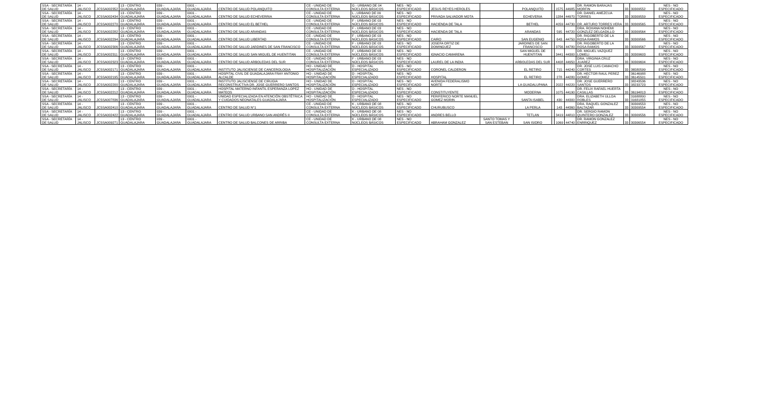| SSA - SECRETARÍA DE SALUD | 14 - JALISCO | JCSSA002352 | 13 - CENTRO GUADALAJARA | 039 - GUADALAJARA | 0001 - GUADALAJARA | CENTRO DE SALUD POLANQUITO | CE - UNIDAD DE CONSULTA EXTERNA | G - URBANO DE 04 NÚCLEOS BÁSICOS | NES - NO ESPECIFICADO | JESUS REYES HEROLES | | POLANQUITO | | 1575 | 44985 | DR. RAMON BARAJAS MORFIN | 33 | 30309552 | NES - NO ESPECIFICADO |
| SSA - SECRETARÍA DE SALUD | 14 - JALISCO | JCSSA002434 | 13 - CENTRO GUADALAJARA | 039 - GUADALAJARA | 0001 - GUADALAJARA | CENTRO DE SALUD ECHEVERRIA | CE - UNIDAD DE CONSULTA EXTERNA | L - URBANO DE 09 NÚCLEOS BÁSICOS | NES - NO ESPECIFICADO | PRIVADA SALVADOR MOTA | | ECHEVERIA | | 1284 | 44970 | DR. DANIEL AMEZCUA TORRES | 33 | 30309559 | NES - NO ESPECIFICADO |
| SSA - SECRETARÍA DE SALUD | 14 - JALISCO | JCSSA002270 | 13 - CENTRO GUADALAJARA | 039 - GUADALAJARA | 0001 - GUADALAJARA | CENTRO DE SALUD EL BETHEL | CE - UNIDAD DE CONSULTA EXTERNA | F - URBANO DE 03 NÚCLEOS BÁSICOS | NES - NO ESPECIFICADO | HACIENDA DE TALA | | BETHEL | | 4059 | 44730 | DR. ARTURO TORRES VERA | 33 | 30309565 | NES - NO ESPECIFICADO |
| SSA - SECRETARÍA DE SALUD | 14 - JALISCO | JCSSA002282 | 13 - CENTRO GUADALAJARA | 039 - GUADALAJARA | 0001 - GUADALAJARA | CENTRO DE SALUD ARANDAS | CE - UNIDAD DE CONSULTA EXTERNA | F - URBANO DE 03 NÚCLEOS BÁSICOS | NES - NO ESPECIFICADO | HACIENDA DE TALA | | ARANDAS | | 595 | 44720 | DRA. ROXANA NOHEMI GONZLEZ DELGADILLO | 33 | 30309564 | NES - NO ESPECIFICADO |
| SSA - SECRETARÍA DE SALUD | 14 - JALISCO | JCSSA002294 | 13 - CENTRO GUADALAJARA | 039 - GUADALAJARA | 0001 - GUADALAJARA | CENTRO DE SALUD LIBERTAD | CE - UNIDAD DE CONSULTA EXTERNA | F - URBANO DE 03 NÚCLEOS BÁSICOS | NES - NO ESPECIFICADO | CAIRO | | SAN EUGENIO | | 643 | 44750 | DR. RIGOBERTO DE LA ROSA RAMOS | 33 | 30309566 | NES - NO ESPECIFICADO |
| SSA - SECRETARÍA DE SALUD | 14 - JALISCO | JCSSA002306 | 13 - CENTRO GUADALAJARA | 039 - GUADALAJARA | 0001 - GUADALAJARA | CENTRO DE SALUD JARDINES DE SAN FRANCISCO | CE - UNIDAD DE CONSULTA EXTERNA | F - URBANO DE 03 NÚCLEOS BÁSICOS | NES - NO ESPECIFICADO | JOSEFA ORTIZ DE DOMINGUEZ | | JARDINES DE SAN FRANCISCO | | 3756 | 44780 | DR. RIGOBERTO DE LA ROSA RAMOS | 33 | 30309567 | NES - NO ESPECIFICADO |
| SSA - SECRETARÍA DE SALUD | 14 - JALISCO | JCSSA002311 | 13 - CENTRO GUADALAJARA | 039 - GUADALAJARA | 0001 - GUADALAJARA | CENTRO DE SALUD SAN MIGUEL DE HUENTITAN | CE - UNIDAD DE CONSULTA EXTERNA | F - URBANO DE 03 NÚCLEOS BÁSICOS | NES - NO ESPECIFICADO | IGNACIO CAMARENA | | SAN MIGUEL DE HUENTITAN | | 3441 | 44300 | DR. MIGUEL VAZQUEZ LOMELI | 33 | 30309603 | NES - NO ESPECIFICADO |
| SSA - SECRETARÍA DE SALUD | 14 - JALISCO | JCSSA002323 | 13 - CENTRO GUADALAJARA | 039 - GUADALAJARA | 0001 - GUADALAJARA | CENTRO DE SALUD ARBOLEDAS DEL SUR | CE - UNIDAD DE CONSULTA EXTERNA | F - URBANO DE 03 NÚCLEOS BÁSICOS | NES - NO ESPECIFICADO | LAUREL DE LA INDIA | | ARBOLEDAS DEL SUR | | 4408 | 44950 | DRA. VIRGINIA CRUZ JUAREZ | 33 | 30309604 | NES - NO ESPECIFICADO |
| SSA - SECRETARÍA DE SALUD | 14 - JALISCO | JCSSA002171 | 13 - CENTRO GUADALAJARA | 039 - GUADALAJARA | 0001 - GUADALAJARA | INSTITUTO JALISCIENSE DE CANCEROLOGIA | HO - UNIDAD DE HOSPITALIZACIÓN | D - HOSPITAL ESPECIALIZADO | NES - NO ESPECIFICADO | CORONEL CALDERON | | EL RETIRO | | 715 | 44240 | DR. JOSE LUIS CAMACHO CORTES | 33 | 36580599 | NES - NO ESPECIFICADO |
| SSA - SECRETARÍA DE SALUD | 14 - JALISCO | JCSSA002195 | 13 - CENTRO GUADALAJARA | 039 - GUADALAJARA | 0001 - GUADALAJARA | HOSPITAL CIVIL DE GUADALAJARA FRAY ANTONIO ALCALDE | HO - UNIDAD DE HOSPITALIZACIÓN | D - HOSPITAL ESPECIALIZADO | NES - NO ESPECIFICADO | HOSPITAL | | EL RETIRO | | 278 | 44280 | DR. HECTOR RAUL PEREZ GOMEZ | 33 | 36146988 36145501 | NES - NO ESPECIFICADO |
| SSA - SECRETARÍA DE SALUD | 14 - JALISCO | JCSSA002200 | 13 - CENTRO GUADALAJARA | 039 - GUADALAJARA | 0001 - GUADALAJARA | INSTITUTO JALISCIENSE DE CIRUGIA RECONSTRUCTIVA DR. JOSE GUERRERO SANTOS | HO - UNIDAD DE HOSPITALIZACIÓN | D - HOSPITAL ESPECIALIZADO | NES - NO ESPECIFICADO | AVENIDA FEDERALISMO NORTE | | LA GUADALUPANA | | 2022 | 44220 | DR. JOSE GUERRERO SANTOS | 33 | 38243536 38233723 | NES - NO ESPECIFICADO |
| SSA - SECRETARÍA DE SALUD | 14 - JALISCO | JCSSA002212 | 13 - CENTRO GUADALAJARA | 039 - GUADALAJARA | 0001 - GUADALAJARA | HOSPITAL MATERNO INFANTIL ESPERANZA LOPEZ MATEOS | HO - UNIDAD DE HOSPITALIZACIÓN | D - HOSPITAL ESPECIALIZADO | NES - NO ESPECIFICADO | CONSTITUYENTE | | MODERNA | | 1075 | 44190 | DR. FELIX RAFAEL HUERTA CASILLAS | 33 | 36194813 | NES - NO ESPECIFICADO |
| SSA - SECRETARÍA DE SALUD | 14 - JALISCO | JCSSA007836 | 13 - CENTRO GUADALAJARA | 039 - GUADALAJARA | 0001 - GUADALAJARA | UNIDAD ESPECIALIZADA EN ATENCIÓN OBSTÉTRICA Y CUIDADOS NEONATALES GUADALAJARA | HO - UNIDAD DE HOSPITALIZACIÓN | D - HOSPITAL ESPECIALIZADO | NES - NO ESPECIFICADO | PERIFERICO NORTE MANUEL GOMEZ MORIN | | SANTA ISABEL | | 430 | 44300 | DRA. ELIZABETH ULLOA ROBLES | 33 | 31688800 31681855 | NES - NO ESPECIFICADO |
| SSA - SECRETARÍA DE SALUD | 14 - JALISCO | JCSSA002410 | 13 - CENTRO GUADALAJARA | 039 - GUADALAJARA | 0001 - GUADALAJARA | CENTRO DE SALUD N°1 | CE - UNIDAD DE CONSULTA EXTERNA | K - URBANO DE 08 NÚCLEOS BÁSICOS | NES - NO ESPECIFICADO | CHURUBUSCO | | LA PERLA | | 143 | 44360 | DRA. RAQUEL GONZALEZ BALTAZAR | 33 | 30309553 30309554 | NES - NO ESPECIFICADO |
| SSA - SECRETARÍA DE SALUD | 14 - JALISCO | JCSSA002422 | 13 - CENTRO GUADALAJARA | 039 - GUADALAJARA | 0001 - GUADALAJARA | CENTRO DE SALUD URBANO SAN ANDRÉS II | CE - UNIDAD DE CONSULTA EXTERNA | K - URBANO DE 08 NÚCLEOS BÁSICOS | NES - NO ESPECIFICADO | ANDRES BELLO | | TETLAN | | 3419 | 44810 | DR. SERGIO RAMON QUINTERO GONZALEZ | 33 | 30309556 | NES - NO ESPECIFICADO |
| SSA - SECRETARÍA DE SALUD | 14 - JALISCO | JCSSA009271 | 13 - CENTRO GUADALAJARA | 039 - GUADALAJARA | 0001 - GUADALAJARA | CENTRO DE SALUD BALCONES DE ARRIBA | CE - UNIDAD DE CONSULTA EXTERNA | K - URBANO DE 08 NÚCLEOS BÁSICOS | NES - NO ESPECIFICADO | ABRAHAM GONZALEZ | SANTO TOMAS Y SAN ESTEBAN | SAN ISIDRO | | 1069 | 44740 | DR. RAMON GONZALEZ ENRRIQUEZ | 33 | 30306554 | NES - NO ESPECIFICADO |